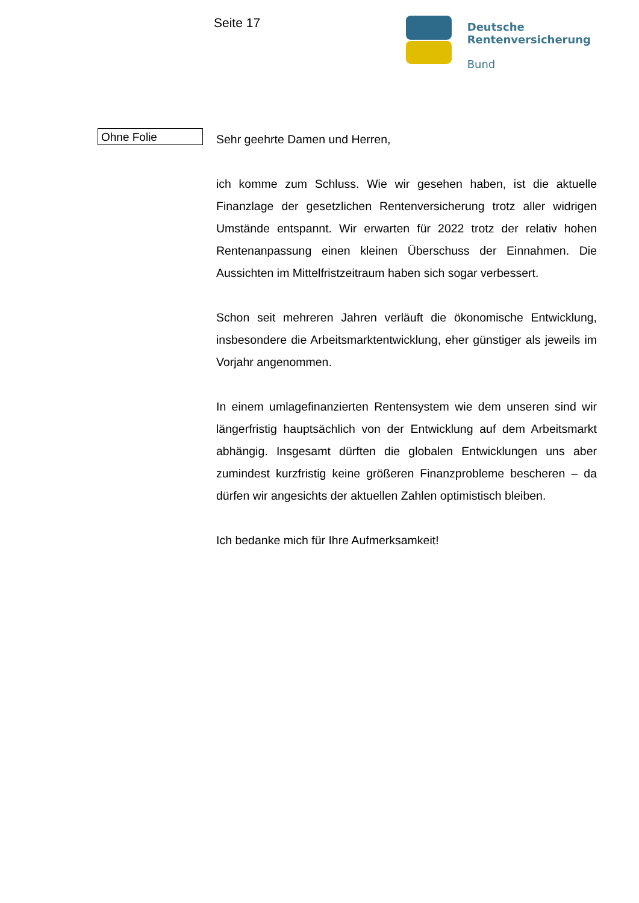Seite 17
Deutsche
Rentenversicherung
Bund
Ohne Folie
Sehr geehrte Damen und Herren,
ich komme zum Schluss. Wie wir gesehen haben, ist die aktuelle Finanzlage der gesetzlichen Rentenversicherung trotz aller widrigen Umstände entspannt. Wir erwarten für 2022 trotz der relativ hohen Rentenanpassung einen kleinen Überschuss der Einnahmen. Die Aussichten im Mittelfristzeitraum haben sich sogar verbessert.
Schon seit mehreren Jahren verläuft die ökonomische Entwicklung, insbesondere die Arbeitsmarktentwicklung, eher günstiger als jeweils im Vorjahr angenommen.
In einem umlagefinanzierten Rentensystem wie dem unseren sind wir längerfristig hauptsächlich von der Entwicklung auf dem Arbeitsmarkt abhängig. Insgesamt dürften die globalen Entwicklungen uns aber zumindest kurzfristig keine größeren Finanzprobleme bescheren – da dürfen wir angesichts der aktuellen Zahlen optimistisch bleiben.
Ich bedanke mich für Ihre Aufmerksamkeit!